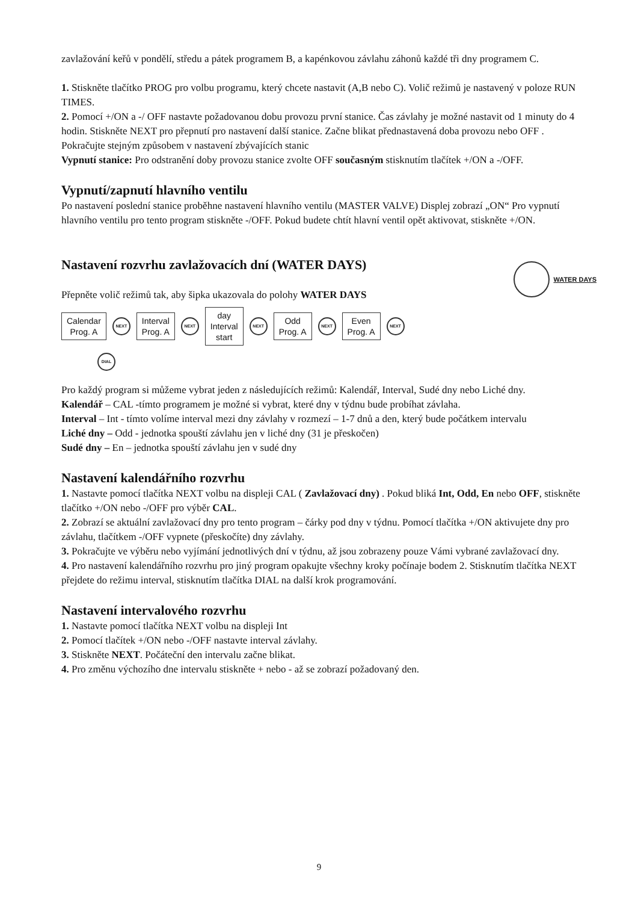zavlažování keřů v pondělí, středu a pátek programem B, a kapénkovou závlahu záhonů každé tři dny programem C.
1. Stiskněte tlačítko PROG pro volbu programu, který chcete nastavit (A,B nebo C). Volič režimů je nastavený v poloze RUN TIMES.
2. Pomocí +/ON a -/ OFF nastavte požadovanou dobu provozu první stanice. Čas závlahy je možné nastavit od 1 minuty do 4 hodin. Stiskněte NEXT pro přepnutí pro nastavení další stanice. Začne blikat přednastavená doba provozu nebo OFF .
Pokračujte stejným způsobem v nastavení zbývajících stanic
Vypnutí stanice: Pro odstranění doby provozu stanice zvolte OFF současným stisknutím tlačítek +/ON a -/OFF.
Vypnutí/zapnutí hlavního ventilu
Po nastavení poslední stanice proběhne nastavení hlavního ventilu (MASTER VALVE) Displej zobrazí „ON“ Pro vypnutí hlavního ventilu pro tento program stiskněte -/OFF. Pokud budete chtít hlavní ventil opět aktivovat, stiskněte +/ON.
Nastavení rozvrhu zavlažovacích dní (WATER DAYS)
Přepněte volič režimů tak, aby šipka ukazovala do polohy WATER DAYS
WATER DAYS
Calendar
Prog. A
NEXT
Interval
Prog. A
NEXT
day
Interval
start
NEXT
Odd
Prog. A
NEXT
Even
Prog. A
NEXT
DIAL
Pro každý program si můžeme vybrat jeden z následujících režimů: Kalendář, Interval, Sudé dny nebo Liché dny.
Kalendář – CAL -tímto programem je možné si vybrat, které dny v týdnu bude probíhat závlaha.
Interval – Int - tímto volíme interval mezi dny závlahy v rozmezí – 1-7 dnů a den, který bude počátkem intervalu
Liché dny – Odd - jednotka spouští závlahu jen v liché dny (31 je přeskočen)
Sudé dny – En – jednotka spouští závlahu jen v sudé dny
Nastavení kalendářního rozvrhu
1. Nastavte pomocí tlačítka NEXT volbu na displeji CAL ( Zavlažovací dny) . Pokud bliká Int, Odd, En nebo OFF, stiskněte tlačítko +/ON nebo -/OFF pro výběr CAL.
2. Zobrazí se aktuální zavlažovací dny pro tento program – čárky pod dny v týdnu. Pomocí tlačítka +/ON aktivujete dny pro závlahu, tlačítkem -/OFF vypnete (přeskočíte) dny závlahy.
3. Pokračujte ve výběru nebo vyjímání jednotlivých dní v týdnu, až jsou zobrazeny pouze Vámi vybrané zavlažovací dny.
4. Pro nastavení kalendářního rozvrhu pro jiný program opakujte všechny kroky počínaje bodem 2. Stisknutím tlačítka NEXT přejdete do režimu interval, stisknutím tlačítka DIAL na další krok programování.
Nastavení intervalového rozvrhu
1. Nastavte pomocí tlačítka NEXT volbu na displeji Int
2. Pomocí tlačítek +/ON nebo -/OFF nastavte interval závlahy.
3. Stiskněte NEXT. Počáteční den intervalu začne blikat.
4. Pro změnu výchozího dne intervalu stiskněte + nebo - až se zobrazí požadovaný den.
9